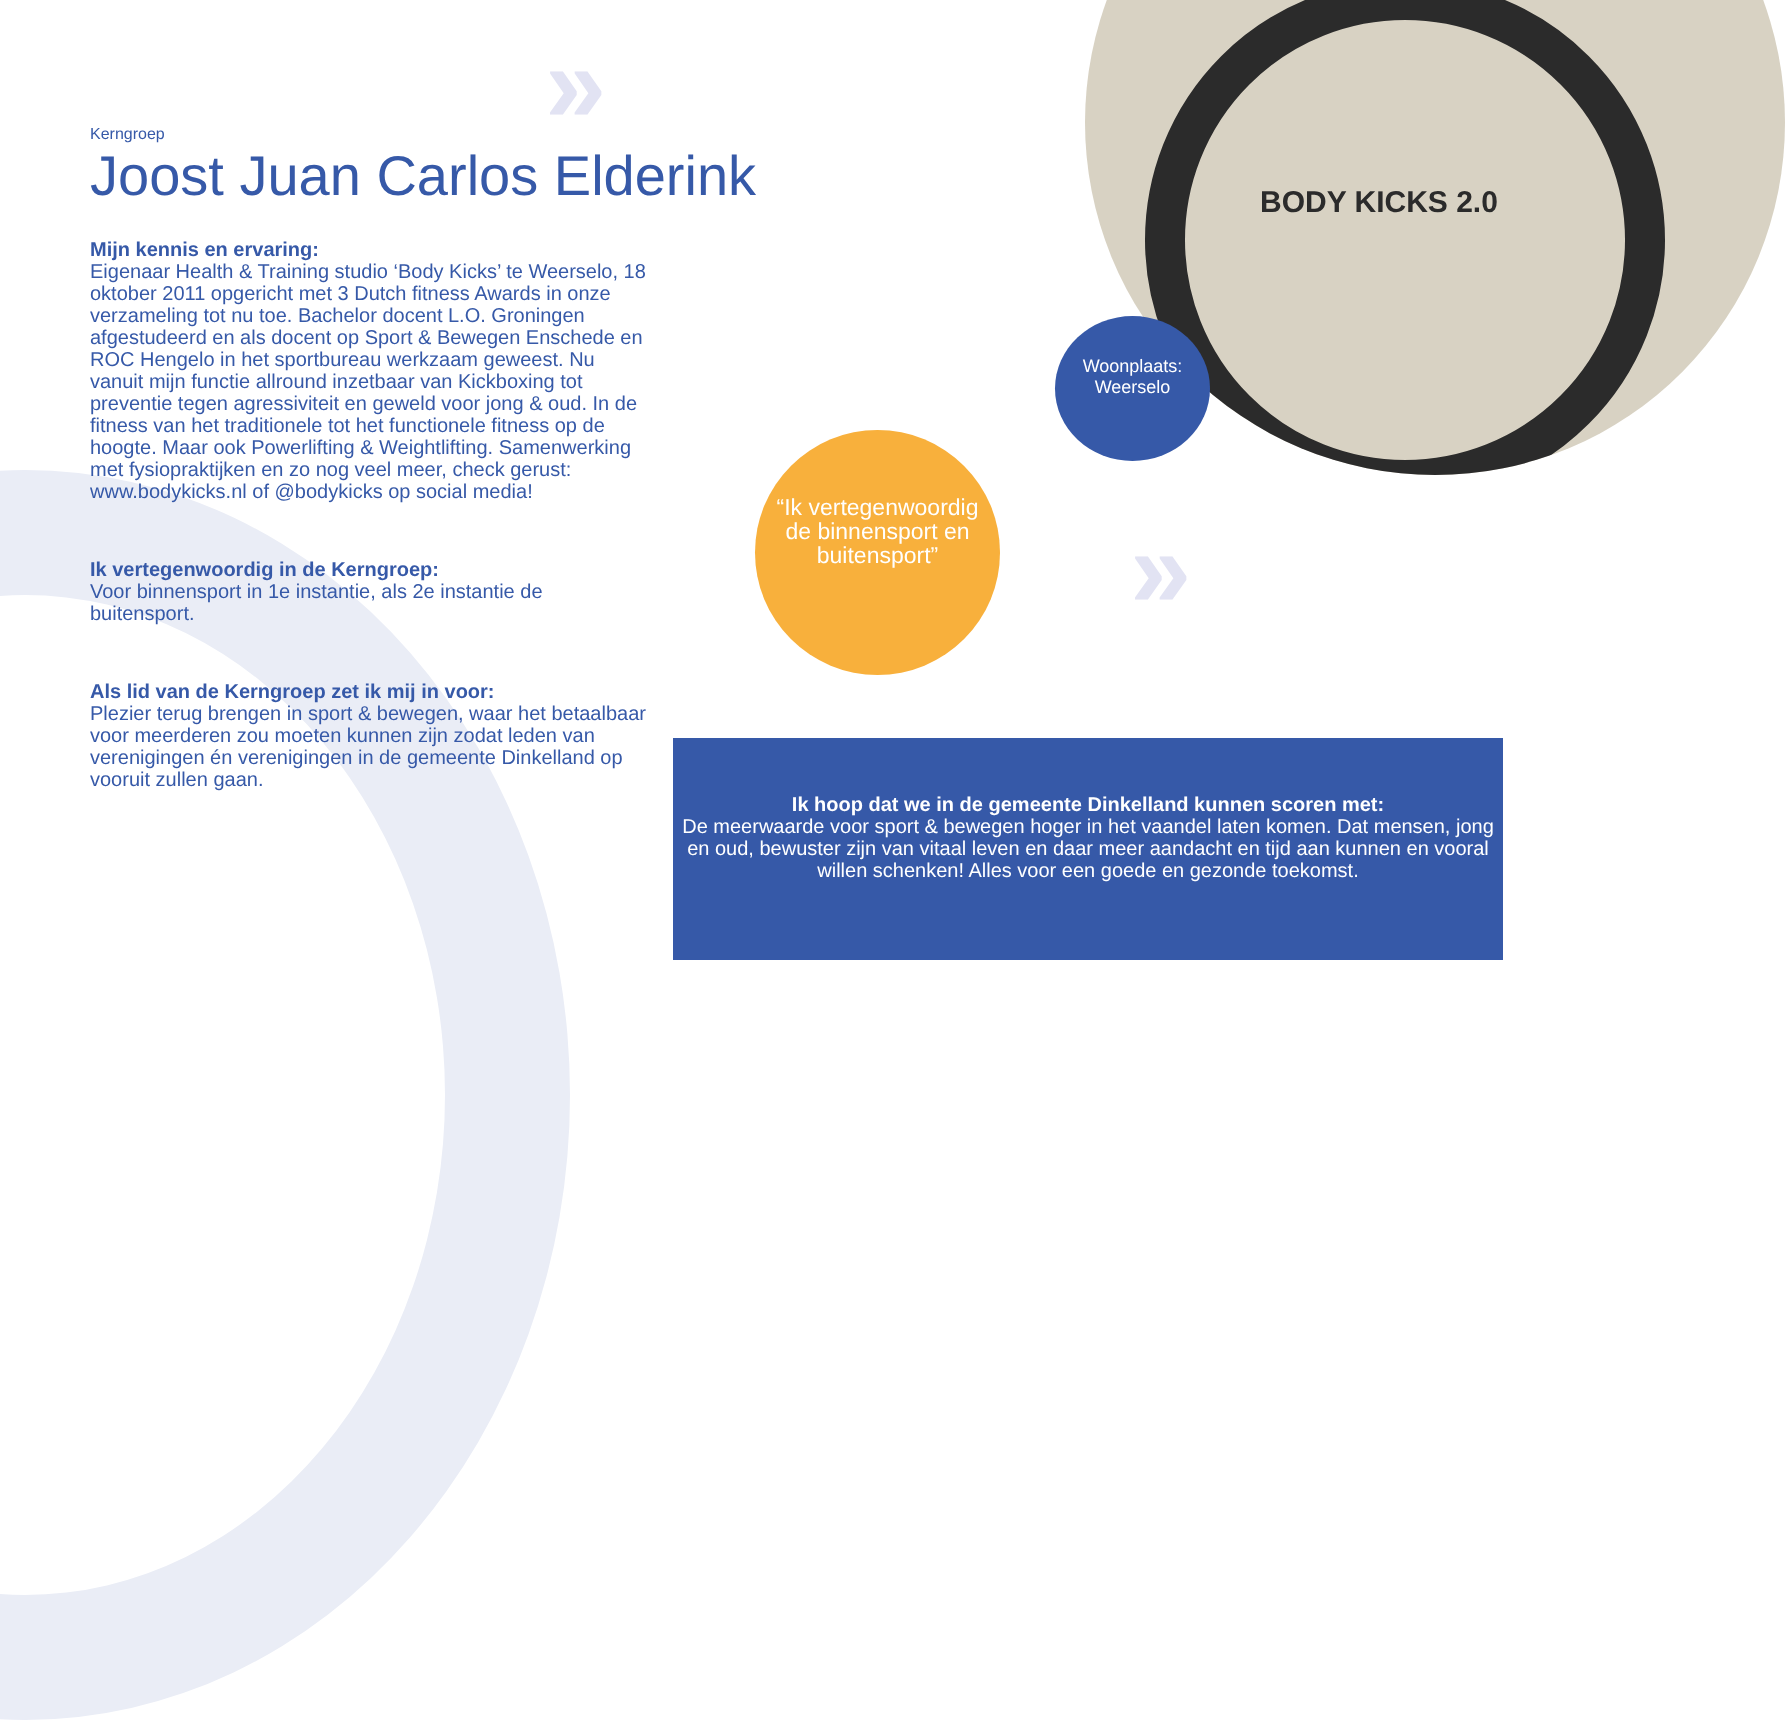»
»
Kerngroep
Joost Juan Carlos Elderink
Mijn kennis en ervaring:
Eigenaar Health & Training studio ‘Body Kicks’ te Weerselo, 18 oktober 2011 opgericht met 3 Dutch fitness Awards in onze verzameling tot nu toe. Bachelor docent L.O. Groningen afgestudeerd en als docent op Sport & Bewegen Enschede en ROC Hengelo in het sportbureau werkzaam geweest. Nu vanuit mijn functie allround inzetbaar van Kickboxing tot preventie tegen agressiviteit en geweld voor jong & oud. In de fitness van het traditionele tot het functionele fitness op de hoogte. Maar ook Powerlifting & Weightlifting. Samenwerking met fysiopraktijken en zo nog veel meer, check gerust: www.bodykicks.nl of @bodykicks op social media!
Ik vertegenwoordig in de Kerngroep:
Voor binnensport in 1e instantie, als 2e instantie de buitensport.
Als lid van de Kerngroep zet ik mij in voor:
Plezier terug brengen in sport & bewegen, waar het betaalbaar voor meerderen zou moeten kunnen zijn zodat leden van verenigingen én verenigingen in de gemeente Dinkelland op vooruit zullen gaan.
BODY KICKS 2.0
Woonplaats:
Weerselo
“Ik vertegenwoordig de binnensport en buitensport”
Ik hoop dat we in de gemeente Dinkelland kunnen scoren met:
De meerwaarde voor sport & bewegen hoger in het vaandel laten komen. Dat mensen, jong en oud, bewuster zijn van vitaal leven en daar meer aandacht en tijd aan kunnen en vooral willen schenken! Alles voor een goede en gezonde toekomst.